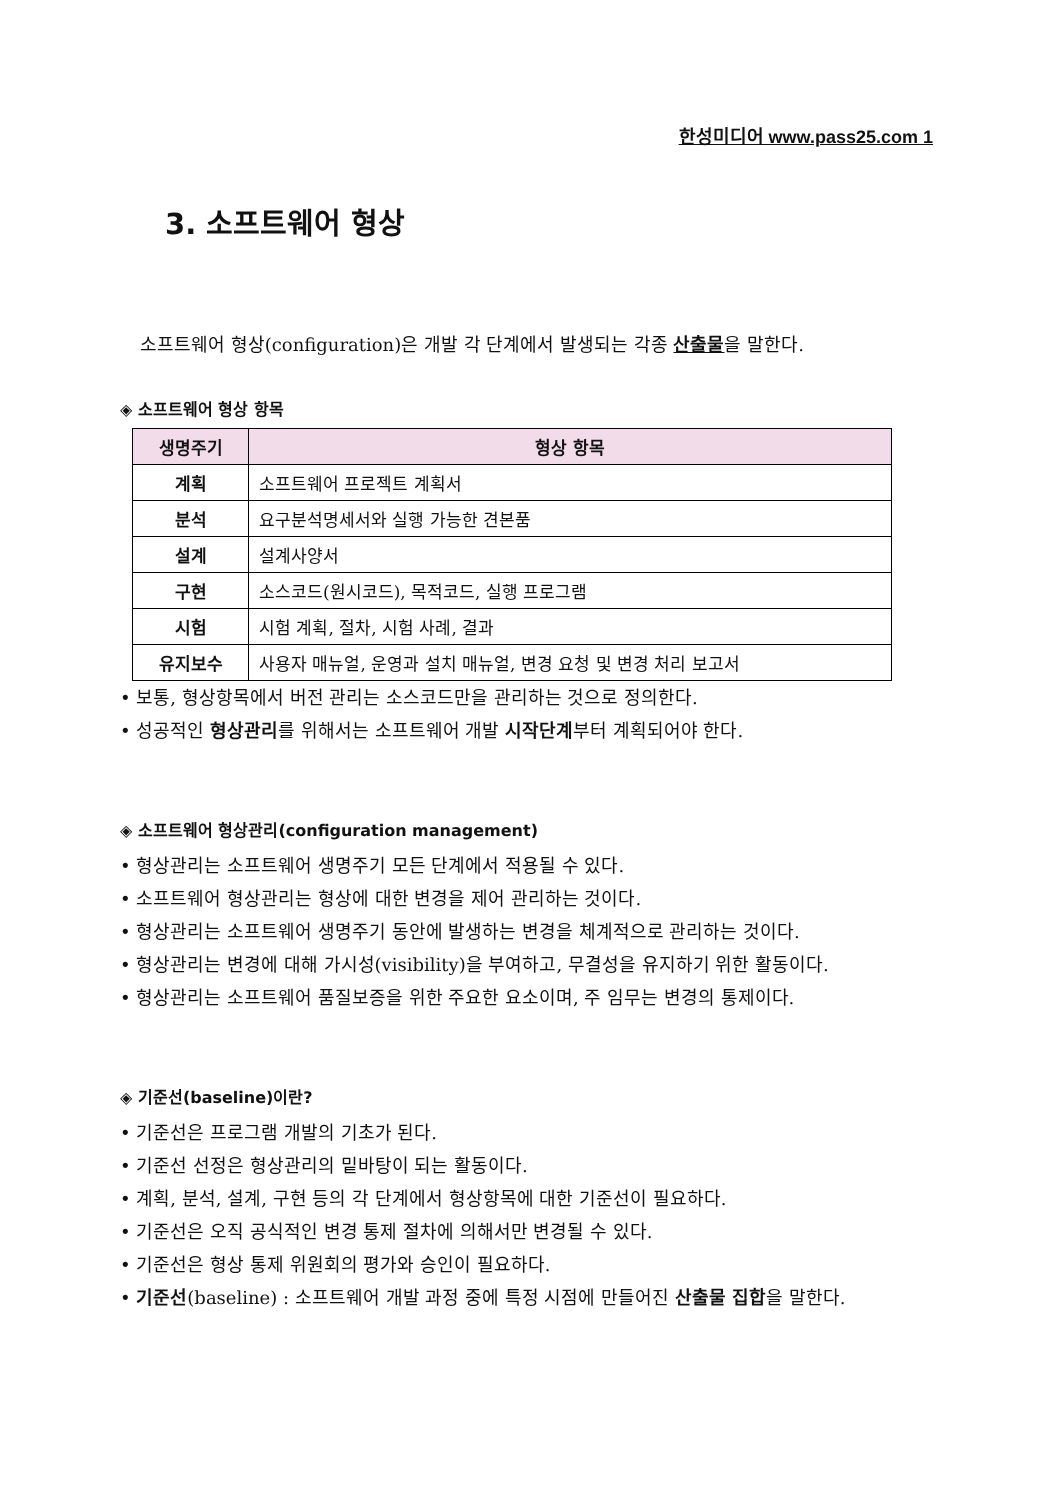한성미디어 www.pass25.com 1
3. 소프트웨어 형상
소프트웨어 형상(configuration)은 개발 각 단계에서 발생되는 각종 산출물을 말한다.
◈ 소프트웨어 형상 항목
| 생명주기 | 형상 항목 |
| --- | --- |
| 계획 | 소프트웨어 프로젝트 계획서 |
| 분석 | 요구분석명세서와 실행 가능한 견본품 |
| 설계 | 설계사양서 |
| 구현 | 소스코드(원시코드), 목적코드, 실행 프로그램 |
| 시험 | 시험 계획, 절차, 시험 사례, 결과 |
| 유지보수 | 사용자 매뉴얼, 운영과 설치 매뉴얼, 변경 요청 및 변경 처리 보고서 |
• 보통, 형상항목에서 버전 관리는 소스코드만을 관리하는 것으로 정의한다.
• 성공적인 형상관리를 위해서는 소프트웨어 개발 시작단계부터 계획되어야 한다.
◈ 소프트웨어 형상관리(configuration management)
• 형상관리는 소프트웨어 생명주기 모든 단계에서 적용될 수 있다.
• 소프트웨어 형상관리는 형상에 대한 변경을 제어 관리하는 것이다.
• 형상관리는 소프트웨어 생명주기 동안에 발생하는 변경을 체계적으로 관리하는 것이다.
• 형상관리는 변경에 대해 가시성(visibility)을 부여하고, 무결성을 유지하기 위한 활동이다.
• 형상관리는 소프트웨어 품질보증을 위한 주요한 요소이며, 주 임무는 변경의 통제이다.
◈ 기준선(baseline)이란?
• 기준선은 프로그램 개발의 기초가 된다.
• 기준선 선정은 형상관리의 밑바탕이 되는 활동이다.
• 계획, 분석, 설계, 구현 등의 각 단계에서 형상항목에 대한 기준선이 필요하다.
• 기준선은 오직 공식적인 변경 통제 절차에 의해서만 변경될 수 있다.
• 기준선은 형상 통제 위원회의 평가와 승인이 필요하다.
• 기준선(baseline) : 소프트웨어 개발 과정 중에 특정 시점에 만들어진 산출물 집합을 말한다.